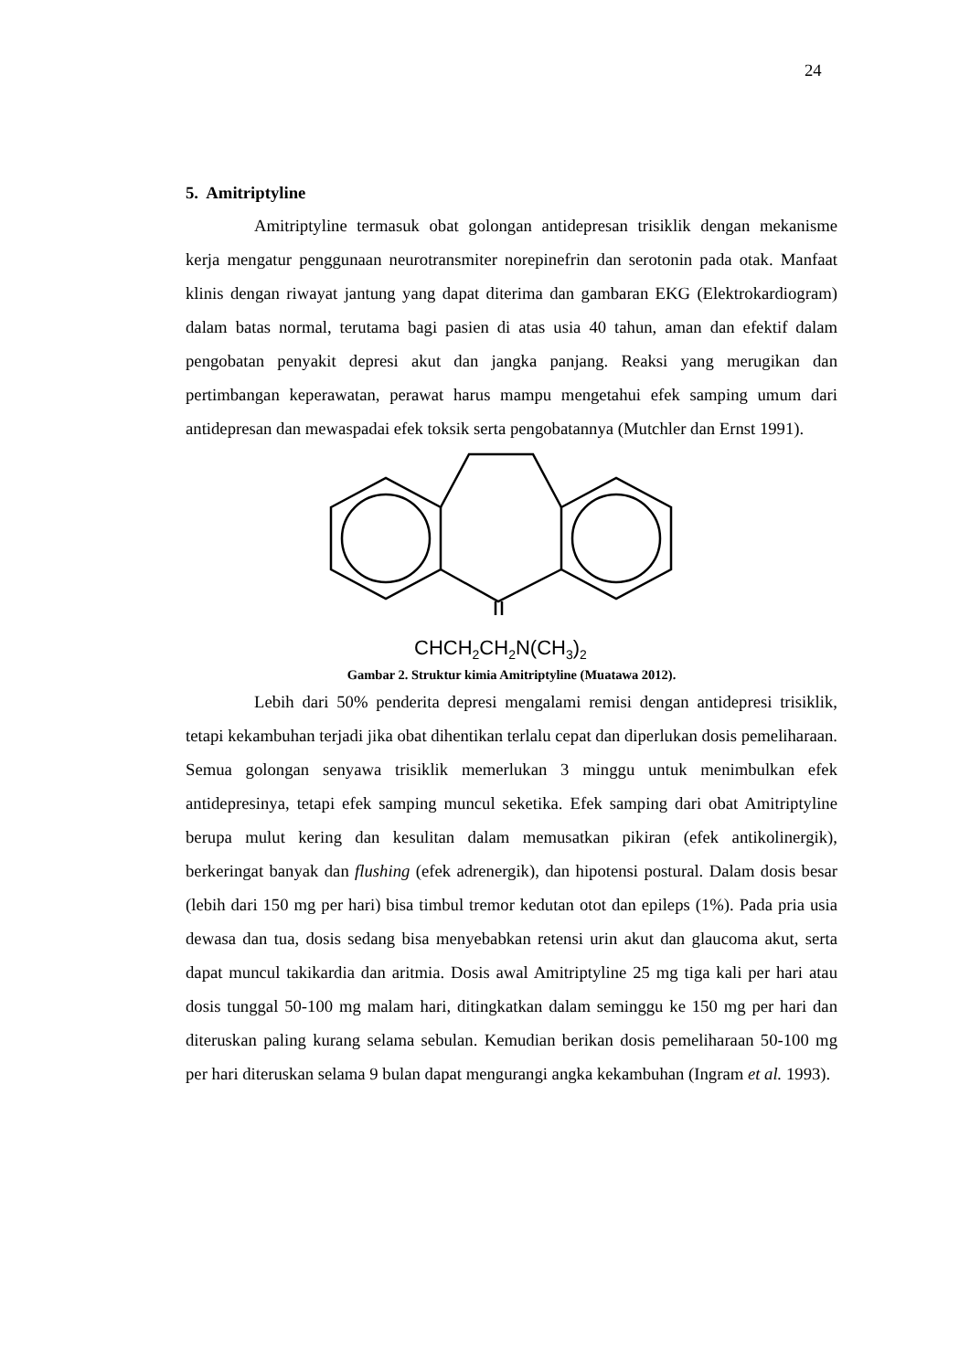24
5. Amitriptyline
Amitriptyline termasuk obat golongan antidepresan trisiklik dengan mekanisme kerja mengatur penggunaan neurotransmiter norepinefrin dan serotonin pada otak. Manfaat klinis dengan riwayat jantung yang dapat diterima dan gambaran EKG (Elektrokardiogram) dalam batas normal, terutama bagi pasien di atas usia 40 tahun, aman dan efektif dalam pengobatan penyakit depresi akut dan jangka panjang. Reaksi yang merugikan dan pertimbangan keperawatan, perawat harus mampu mengetahui efek samping umum dari antidepresan dan mewaspadai efek toksik serta pengobatannya (Mutchler dan Ernst 1991).
CHCH<sub>2</sub>CH<sub>2</sub>N(CH<sub>3</sub>)<sub>2</sub>
Gambar 2. Struktur kimia Amitriptyline (Muatawa 2012).
Lebih dari 50% penderita depresi mengalami remisi dengan antidepresi trisiklik, tetapi kekambuhan terjadi jika obat dihentikan terlalu cepat dan diperlukan dosis pemeliharaan. Semua golongan senyawa trisiklik memerlukan 3 minggu untuk menimbulkan efek antidepresinya, tetapi efek samping muncul seketika. Efek samping dari obat Amitriptyline berupa mulut kering dan kesulitan dalam memusatkan pikiran (efek antikolinergik), berkeringat banyak dan flushing (efek adrenergik), dan hipotensi postural. Dalam dosis besar (lebih dari 150 mg per hari) bisa timbul tremor kedutan otot dan epileps (1%). Pada pria usia dewasa dan tua, dosis sedang bisa menyebabkan retensi urin akut dan glaucoma akut, serta dapat muncul takikardia dan aritmia. Dosis awal Amitriptyline 25 mg tiga kali per hari atau dosis tunggal 50-100 mg malam hari, ditingkatkan dalam seminggu ke 150 mg per hari dan diteruskan paling kurang selama sebulan. Kemudian berikan dosis pemeliharaan 50-100 mg per hari diteruskan selama 9 bulan dapat mengurangi angka kekambuhan (Ingram et al. 1993).